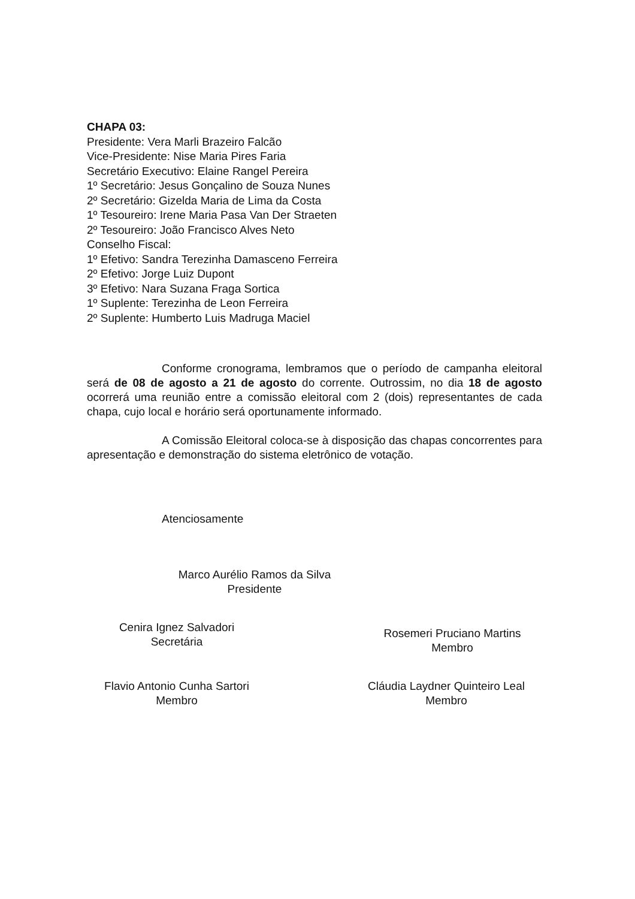CHAPA 03:
Presidente: Vera Marli Brazeiro Falcão
Vice-Presidente: Nise Maria Pires Faria
Secretário Executivo: Elaine Rangel Pereira
1º Secretário: Jesus Gonçalino de Souza Nunes
2º Secretário: Gizelda Maria de Lima da Costa
1º Tesoureiro: Irene Maria Pasa Van Der Straeten
2º Tesoureiro: João Francisco Alves Neto
Conselho Fiscal:
1º Efetivo: Sandra Terezinha Damasceno Ferreira
2º Efetivo: Jorge Luiz Dupont
3º Efetivo: Nara Suzana Fraga Sortica
1º Suplente: Terezinha de Leon Ferreira
2º Suplente: Humberto Luis Madruga Maciel
Conforme cronograma, lembramos que o período de campanha eleitoral será de 08 de agosto a 21 de agosto do corrente. Outrossim, no dia 18 de agosto ocorrerá uma reunião entre a comissão eleitoral com 2 (dois) representantes de cada chapa, cujo local e horário será oportunamente informado.
A Comissão Eleitoral coloca-se à disposição das chapas concorrentes para apresentação e demonstração do sistema eletrônico de votação.
Atenciosamente
Marco Aurélio Ramos da Silva
Presidente
Cenira Ignez Salvadori
Secretária
Rosemeri Pruciano Martins
Membro
Flavio Antonio Cunha Sartori
Membro
Cláudia Laydner Quinteiro Leal
Membro